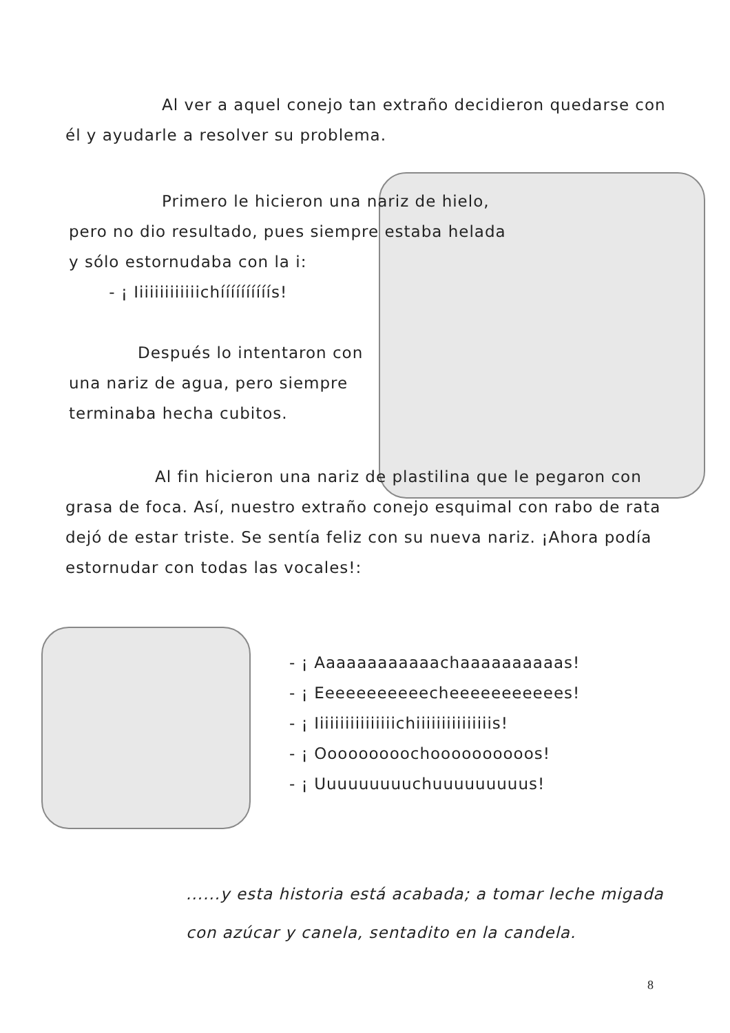Al ver a aquel conejo tan extraño decidieron quedarse con él y ayudarle a resolver su problema.
Primero le hicieron una nariz de hielo, pero no dio resultado, pues siempre estaba helada y sólo estornudaba con la i:
- ¡ Iiiiiiiiiiiiichíííííííííís!
Después lo intentaron con una nariz de agua, pero siempre terminaba hecha cubitos.
Al fin hicieron una nariz de plastilina que le pegaron con grasa de foca. Así, nuestro extraño conejo esquimal con rabo de rata dejó de estar triste. Se sentía feliz con su nueva nariz. ¡Ahora podía estornudar con todas las vocales!:
- ¡ Aaaaaaaaaaaachaaaaaaaaaas!
- ¡ Eeeeeeeeeeecheeeeeeeeeees!
- ¡ Iiiiiiiiiiiiiiiichiiiiiiiiiiiiiiis!
- ¡ Ooooooooochoooooooooos!
- ¡ Uuuuuuuuuchuuuuuuuuus!
......y esta historia está acabada; a tomar leche migada con azúcar y canela, sentadito en la candela.
8